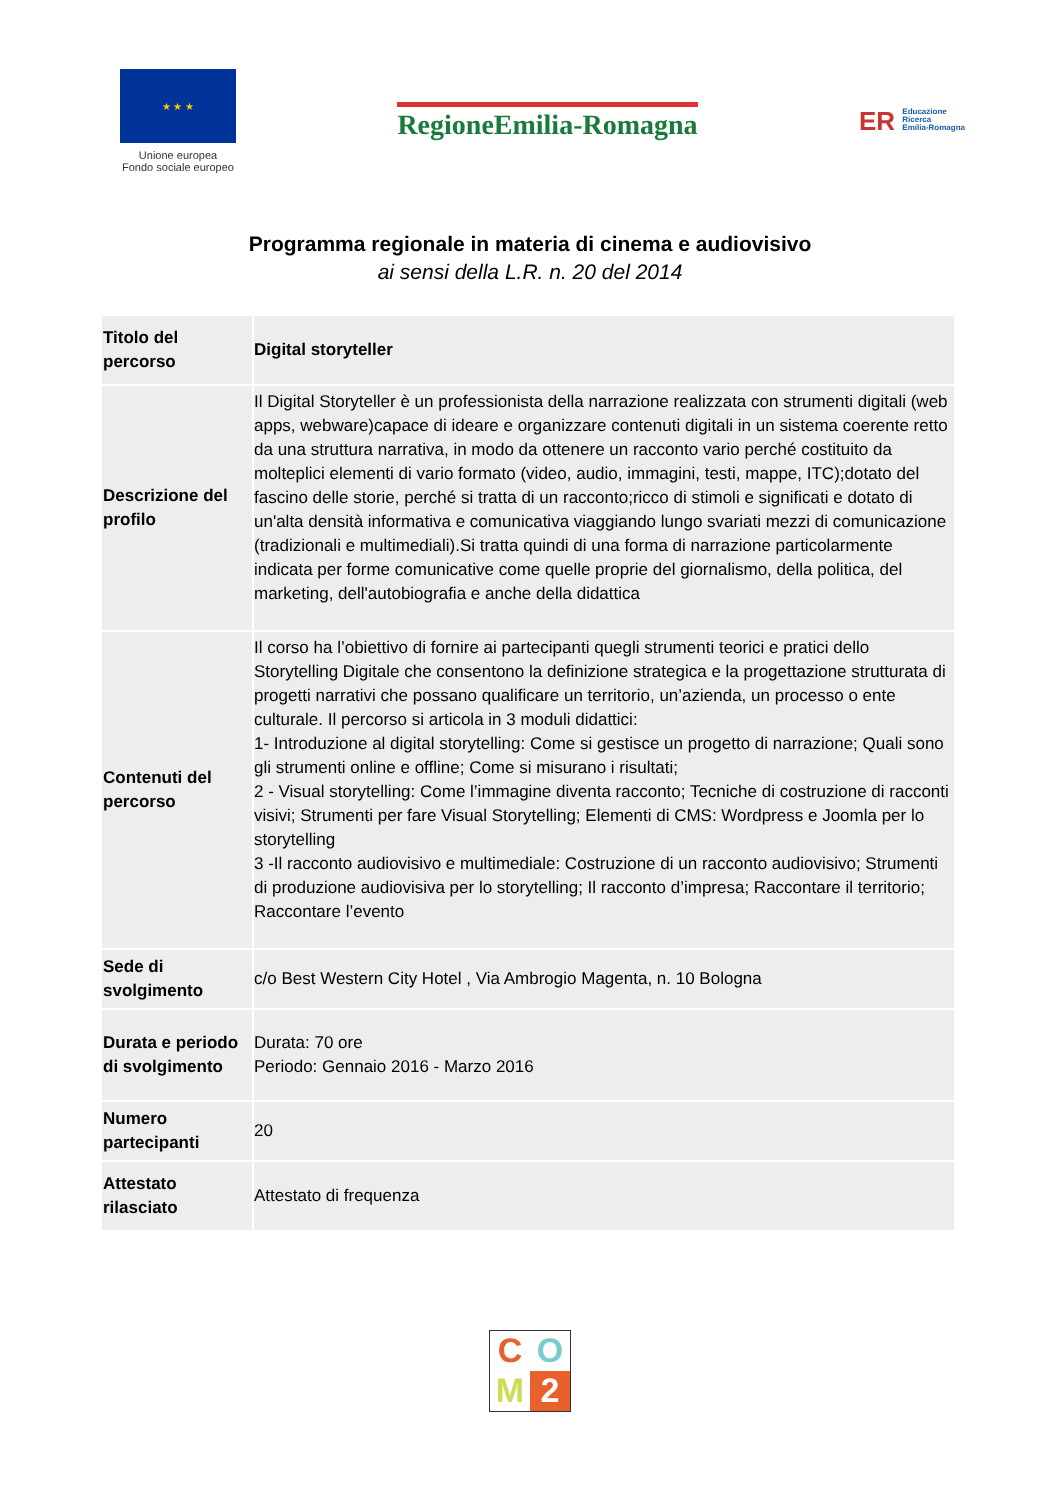★ ★ ★
Unione europea
Fondo sociale europeo
RegioneEmilia-Romagna
ER Educazione
Ricerca
Emilia-Romagna
Programma regionale in materia di cinema e audiovisivo
ai sensi della L.R. n. 20 del 2014
| Titolo del percorso | Digital storyteller |
| Descrizione del profilo | Il Digital Storyteller è un professionista della narrazione realizzata con strumenti digitali (web apps, webware)capace di ideare e organizzare contenuti digitali in un sistema coerente retto da una struttura narrativa, in modo da ottenere un racconto vario perché costituito da molteplici elementi di vario formato (video, audio, immagini, testi, mappe, ITC);dotato del fascino delle storie, perché si tratta di un racconto;ricco di stimoli e significati e dotato di un'alta densità informativa e comunicativa viaggiando lungo svariati mezzi di comunicazione (tradizionali e multimediali).Si tratta quindi di una forma di narrazione particolarmente indicata per forme comunicative come quelle proprie del giornalismo, della politica, del marketing, dell'autobiografia e anche della didattica |
| Contenuti del percorso | Il corso ha l’obiettivo di fornire ai partecipanti quegli strumenti teorici e pratici dello Storytelling Digitale che consentono la definizione strategica e la progettazione strutturata di progetti narrativi che possano qualificare un territorio, un’azienda, un processo o ente culturale. Il percorso si articola in 3 moduli didattici: 1- Introduzione al digital storytelling: Come si gestisce un progetto di narrazione; Quali sono gli strumenti online e offline; Come si misurano i risultati; 2 - Visual storytelling: Come l’immagine diventa racconto; Tecniche di costruzione di racconti visivi; Strumenti per fare Visual Storytelling; Elementi di CMS: Wordpress e Joomla per lo storytelling 3 -Il racconto audiovisivo e multimediale: Costruzione di un racconto audiovisivo; Strumenti di produzione audiovisiva per lo storytelling; Il racconto d’impresa; Raccontare il territorio; Raccontare l’evento |
| Sede di svolgimento | c/o Best Western City Hotel , Via Ambrogio Magenta, n. 10 Bologna |
| Durata e periodo di svolgimento | Durata: 70 ore Periodo: Gennaio 2016 - Marzo 2016 |
| Numero partecipanti | 20 |
| Attestato rilasciato | Attestato di frequenza |
C
O
M
2